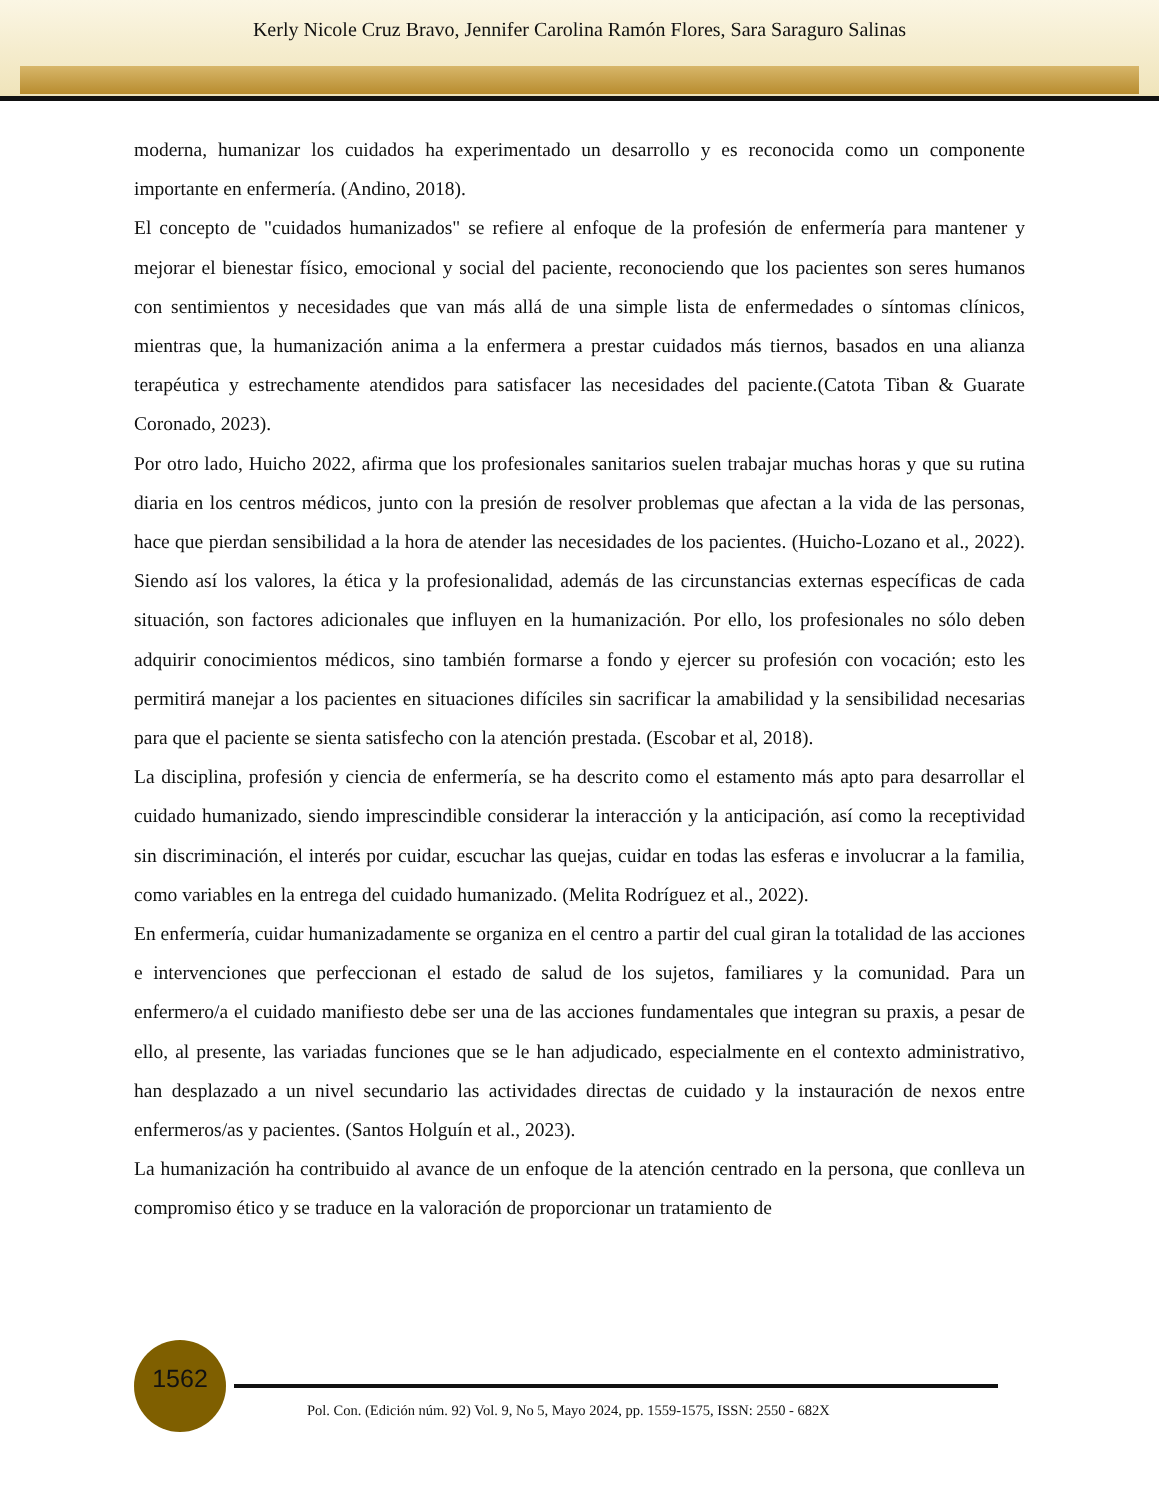Kerly Nicole Cruz Bravo, Jennifer Carolina Ramón Flores, Sara Saraguro Salinas
moderna, humanizar los cuidados ha experimentado un desarrollo y es reconocida como un componente importante en enfermería. (Andino, 2018).
El concepto de "cuidados humanizados" se refiere al enfoque de la profesión de enfermería para mantener y mejorar el bienestar físico, emocional y social del paciente, reconociendo que los pacientes son seres humanos con sentimientos y necesidades que van más allá de una simple lista de enfermedades o síntomas clínicos, mientras que, la humanización anima a la enfermera a prestar cuidados más tiernos, basados en una alianza terapéutica y estrechamente atendidos para satisfacer las necesidades del paciente.(Catota Tiban & Guarate Coronado, 2023).
Por otro lado, Huicho 2022, afirma que los profesionales sanitarios suelen trabajar muchas horas y que su rutina diaria en los centros médicos, junto con la presión de resolver problemas que afectan a la vida de las personas, hace que pierdan sensibilidad a la hora de atender las necesidades de los pacientes. (Huicho-Lozano et al., 2022). Siendo así los valores, la ética y la profesionalidad, además de las circunstancias externas específicas de cada situación, son factores adicionales que influyen en la humanización. Por ello, los profesionales no sólo deben adquirir conocimientos médicos, sino también formarse a fondo y ejercer su profesión con vocación; esto les permitirá manejar a los pacientes en situaciones difíciles sin sacrificar la amabilidad y la sensibilidad necesarias para que el paciente se sienta satisfecho con la atención prestada. (Escobar et al, 2018).
La disciplina, profesión y ciencia de enfermería, se ha descrito como el estamento más apto para desarrollar el cuidado humanizado, siendo imprescindible considerar la interacción y la anticipación, así como la receptividad sin discriminación, el interés por cuidar, escuchar las quejas, cuidar en todas las esferas e involucrar a la familia, como variables en la entrega del cuidado humanizado. (Melita Rodríguez et al., 2022).
En enfermería, cuidar humanizadamente se organiza en el centro a partir del cual giran la totalidad de las acciones e intervenciones que perfeccionan el estado de salud de los sujetos, familiares y la comunidad. Para un enfermero/a el cuidado manifiesto debe ser una de las acciones fundamentales que integran su praxis, a pesar de ello, al presente, las variadas funciones que se le han adjudicado, especialmente en el contexto administrativo, han desplazado a un nivel secundario las actividades directas de cuidado y la instauración de nexos entre enfermeros/as y pacientes. (Santos Holguín et al., 2023).
La humanización ha contribuido al avance de un enfoque de la atención centrado en la persona, que conlleva un compromiso ético y se traduce en la valoración de proporcionar un tratamiento de
1562
Pol. Con. (Edición núm. 92) Vol. 9, No 5, Mayo 2024, pp. 1559-1575, ISSN: 2550 - 682X